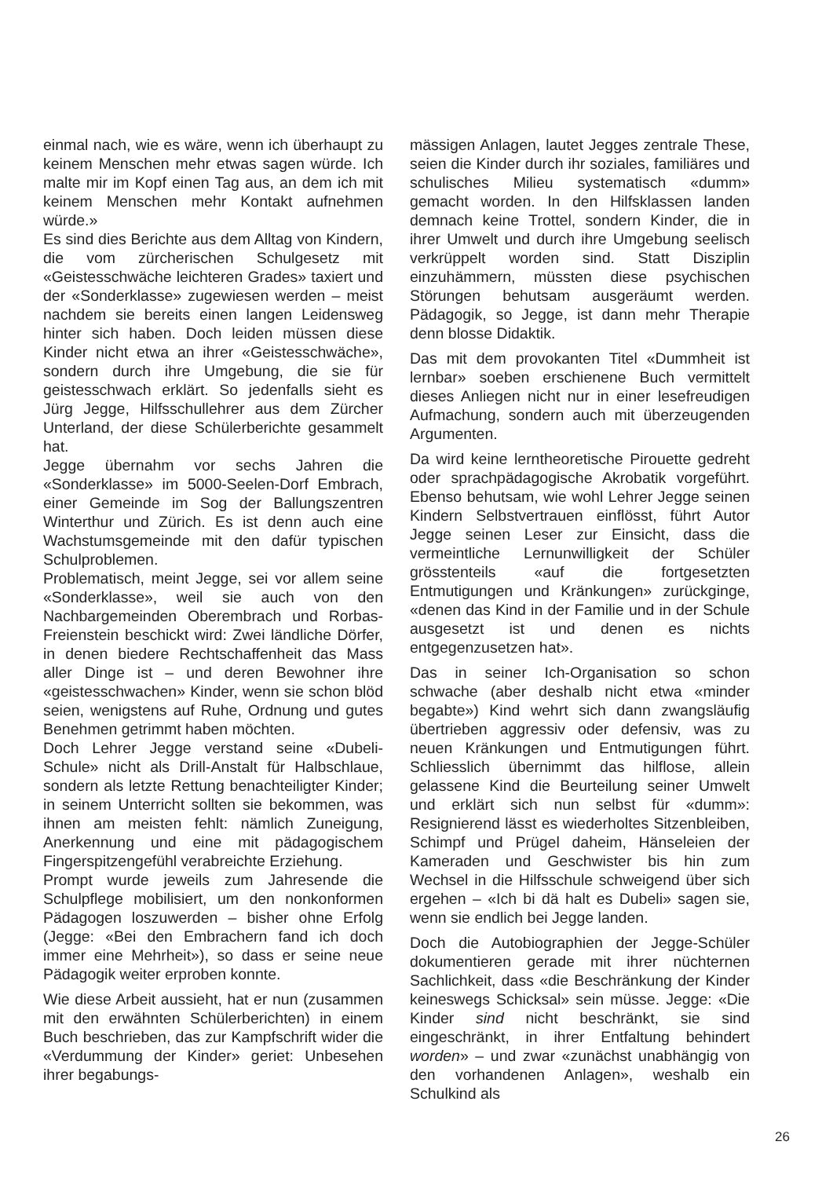einmal nach, wie es wäre, wenn ich überhaupt zu keinem Menschen mehr etwas sagen würde. Ich malte mir im Kopf einen Tag aus, an dem ich mit keinem Menschen mehr Kontakt aufnehmen würde.»
Es sind dies Berichte aus dem Alltag von Kindern, die vom zürcherischen Schulgesetz mit «Geistesschwäche leichteren Grades» taxiert und der «Sonderklasse» zugewiesen werden – meist nachdem sie bereits einen langen Leidensweg hinter sich haben. Doch leiden müssen diese Kinder nicht etwa an ihrer «Geistesschwäche», sondern durch ihre Umgebung, die sie für geistesschwach erklärt. So jedenfalls sieht es Jürg Jegge, Hilfsschullehrer aus dem Zürcher Unterland, der diese Schülerberichte gesammelt hat.
Jegge übernahm vor sechs Jahren die «Sonderklasse» im 5000-Seelen-Dorf Embrach, einer Gemeinde im Sog der Ballungszentren Winterthur und Zürich. Es ist denn auch eine Wachstumsgemeinde mit den dafür typischen Schulproblemen.
Problematisch, meint Jegge, sei vor allem seine «Sonderklasse», weil sie auch von den Nachbargemeinden Oberembrach und Rorbas-Freienstein beschickt wird: Zwei ländliche Dörfer, in denen biedere Rechtschaffenheit das Mass aller Dinge ist – und deren Bewohner ihre «geistesschwachen» Kinder, wenn sie schon blöd seien, wenigstens auf Ruhe, Ordnung und gutes Benehmen getrimmt haben möchten.
Doch Lehrer Jegge verstand seine «Dubeli-Schule» nicht als Drill-Anstalt für Halbschlaue, sondern als letzte Rettung benachteiligter Kinder; in seinem Unterricht sollten sie bekommen, was ihnen am meisten fehlt: nämlich Zuneigung, Anerkennung und eine mit pädagogischem Fingerspitzengefühl verabreichte Erziehung.
Prompt wurde jeweils zum Jahresende die Schulpflege mobilisiert, um den nonkonformen Pädagogen loszuwerden – bisher ohne Erfolg (Jegge: «Bei den Embrachern fand ich doch immer eine Mehrheit»), so dass er seine neue Pädagogik weiter erproben konnte.
Wie diese Arbeit aussieht, hat er nun (zusammen mit den erwähnten Schülerberichten) in einem Buch beschrieben, das zur Kampfschrift wider die «Verdummung der Kinder» geriet: Unbesehen ihrer begabungs-
mässigen Anlagen, lautet Jegges zentrale These, seien die Kinder durch ihr soziales, familiäres und schulisches Milieu systematisch «dumm» gemacht worden. In den Hilfsklassen landen demnach keine Trottel, sondern Kinder, die in ihrer Umwelt und durch ihre Umgebung seelisch verkrüppelt worden sind. Statt Disziplin einzuhämmern, müssten diese psychischen Störungen behutsam ausgeräumt werden. Pädagogik, so Jegge, ist dann mehr Therapie denn blosse Didaktik.
Das mit dem provokanten Titel «Dummheit ist lernbar» soeben erschienene Buch vermittelt dieses Anliegen nicht nur in einer lesefreudigen Aufmachung, sondern auch mit überzeugenden Argumenten.
Da wird keine lerntheoretische Pirouette gedreht oder sprachpädagogische Akrobatik vorgeführt. Ebenso behutsam, wie wohl Lehrer Jegge seinen Kindern Selbstvertrauen einflösst, führt Autor Jegge seinen Leser zur Einsicht, dass die vermeintliche Lernunwilligkeit der Schüler grösstenteils «auf die fortgesetzten Entmutigungen und Kränkungen» zurückginge, «denen das Kind in der Familie und in der Schule ausgesetzt ist und denen es nichts entgegenzusetzen hat».
Das in seiner Ich-Organisation so schon schwache (aber deshalb nicht etwa «minder begabte») Kind wehrt sich dann zwangsläufig übertrieben aggressiv oder defensiv, was zu neuen Kränkungen und Entmutigungen führt. Schliesslich übernimmt das hilflose, allein gelassene Kind die Beurteilung seiner Umwelt und erklärt sich nun selbst für «dumm»: Resignierend lässt es wiederholtes Sitzenbleiben, Schimpf und Prügel daheim, Hänseleien der Kameraden und Geschwister bis hin zum Wechsel in die Hilfsschule schweigend über sich ergehen – «Ich bi dä halt es Dubeli» sagen sie, wenn sie endlich bei Jegge landen.
Doch die Autobiographien der Jegge-Schüler dokumentieren gerade mit ihrer nüchternen Sachlichkeit, dass «die Beschränkung der Kinder keineswegs Schicksal» sein müsse. Jegge: «Die Kinder sind nicht beschränkt, sie sind eingeschränkt, in ihrer Entfaltung behindert worden» – und zwar «zunächst unabhängig von den vorhandenen Anlagen», weshalb ein Schulkind als
26